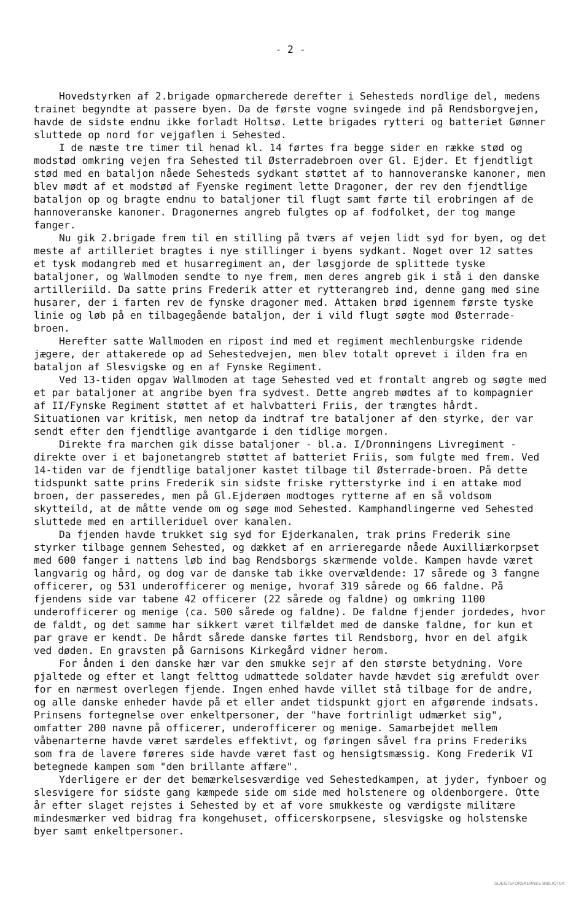- 2 -
Hovedstyrken af 2.brigade opmarcherede derefter i Sehesteds nordlige del, medens trainet begyndte at passere byen. Da de første vogne svingede ind på Rendsborgvejen, havde de sidste endnu ikke forladt Holtsø. Lette brigades rytteri og batteriet Gønner sluttede op nord for vejgaflen i Sehested.
I de næste tre timer til henad kl. 14 førtes fra begge sider en række stød og modstød omkring vejen fra Sehested til Østerradebroen over Gl. Ejder. Et fjendtligt stød med en bataljon nåede Sehesteds sydkant støttet af to hannoveranske kanoner, men blev mødt af et modstød af Fyenske regiment lette Dragoner, der rev den fjendtlige bataljon op og bragte endnu to bataljoner til flugt samt førte til erobringen af de hannoveranske kanoner. Dragonernes angreb fulgtes op af fodfolket, der tog mange fanger.
Nu gik 2.brigade frem til en stilling på tværs af vejen lidt syd for byen, og det meste af artilleriet bragtes i nye stillinger i byens sydkant. Noget over 12 sattes et tysk modangreb med et husarregiment an, der løsgjorde de splittede tyske bataljoner, og Wallmoden sendte to nye frem, men deres angreb gik i stå i den danske artilleriild. Da satte prins Frederik atter et rytterangreb ind, denne gang med sine husarer, der i farten rev de fynske dragoner med. Attaken brød igennem første tyske linie og løb på en tilbagegående bataljon, der i vild flugt søgte mod Østerrade-broen.
Herefter satte Wallmoden en ripost ind med et regiment mechlenburgske ridende jægere, der attakerede op ad Sehestedvejen, men blev totalt oprevet i ilden fra en bataljon af Slesvigske og en af Fynske Regiment.
Ved 13-tiden opgav Wallmoden at tage Sehested ved et frontalt angreb og søgte med et par bataljoner at angribe byen fra sydvest. Dette angreb mødtes af to kompagnier af II/Fynske Regiment støttet af et halvbatteri Friis, der trængtes hårdt. Situationen var kritisk, men netop da indtraf tre bataljoner af den styrke, der var sendt efter den fjendtlige avantgarde i den tidlige morgen.
Direkte fra marchen gik disse bataljoner - bl.a. I/Dronningens Livregiment - direkte over i et bajonetangreb støttet af batteriet Friis, som fulgte med frem. Ved 14-tiden var de fjendtlige bataljoner kastet tilbage til Østerrade-broen. På dette tidspunkt satte prins Frederik sin sidste friske rytterstyrke ind i en attake mod broen, der passeredes, men på Gl.Ejderøen modtoges rytterne af en så voldsom skytteild, at de måtte vende om og søge mod Sehested. Kamphandlingerne ved Sehested sluttede med en artilleriduel over kanalen.
Da fjenden havde trukket sig syd for Ejderkanalen, trak prins Frederik sine styrker tilbage gennem Sehested, og dækket af en arrieregarde nåede Auxilliærkorpset med 600 fanger i nattens løb ind bag Rendsborgs skærmende volde. Kampen havde været langvarig og hård, og dog var de danske tab ikke overvældende: 17 sårede og 3 fangne officerer, og 531 underofficerer og menige, hvoraf 319 sårede og 66 faldne. På fjendens side var tabene 42 officerer (22 sårede og faldne) og omkring 1100 underofficerer og menige (ca. 500 sårede og faldne). De faldne fjender jordedes, hvor de faldt, og det samme har sikkert været tilfældet med de danske faldne, for kun et par grave er kendt. De hårdt sårede danske førtes til Rendsborg, hvor en del afgik ved døden. En gravsten på Garnisons Kirkegård vidner herom.
For ånden i den danske hær var den smukke sejr af den største betydning. Vore pjaltede og efter et langt felttog udmattede soldater havde hævdet sig ærefuldt over for en nærmest overlegen fjende. Ingen enhed havde villet stå tilbage for de andre, og alle danske enheder havde på et eller andet tidspunkt gjort en afgørende indsats. Prinsens fortegnelse over enkeltpersoner, der "have fortrinligt udmærket sig", omfatter 200 navne på officerer, underofficerer og menige. Samarbejdet mellem våbenarterne havde været særdeles effektivt, og føringen såvel fra prins Frederiks som fra de lavere føreres side havde været fast og hensigtsmæssig. Kong Frederik VI betegnede kampen som "den brillante affære".
Yderligere er der det bemærkelsesværdige ved Sehestedkampen, at jyder, fynboer og slesvigere for sidste gang kæmpede side om side med holstenere og oldenborgere. Otte år efter slaget rejstes i Sehested by et af vore smukkeste og værdigste militære mindesmærker ved bidrag fra kongehuset, officerskorpsene, slesvigske og holstenske byer samt enkeltpersoner.
SLÆGTSFORSKERNES BIBLIOTEK